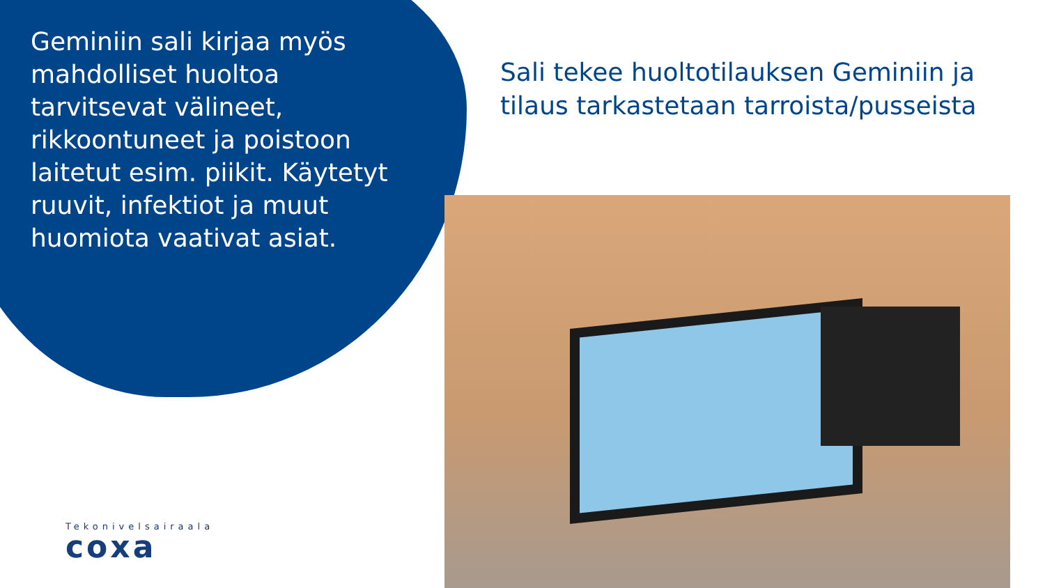Geminiin sali kirjaa myös mahdolliset huoltoa tarvitsevat välineet, rikkoontuneet ja poistoon laitetut esim. piikit. Käytetyt ruuvit, infektiot ja muut huomiota vaativat asiat.
Sali tekee huoltotilauksen Geminiin ja tilaus tarkastetaan tarroista/pusseista
Tekonivelsairaala
coxa